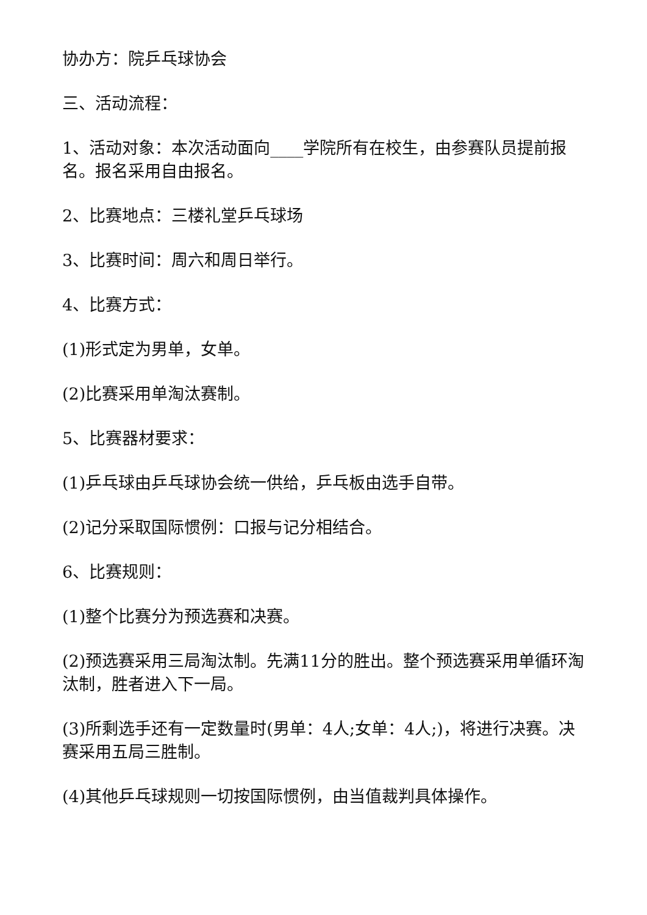协办方：院乒乓球协会
三、活动流程：
1、活动对象：本次活动面向____学院所有在校生，由参赛队员提前报名。报名采用自由报名。
2、比赛地点：三楼礼堂乒乓球场
3、比赛时间：周六和周日举行。
4、比赛方式：
(1)形式定为男单，女单。
(2)比赛采用单淘汰赛制。
5、比赛器材要求：
(1)乒乓球由乒乓球协会统一供给，乒乓板由选手自带。
(2)记分采取国际惯例：口报与记分相结合。
6、比赛规则：
(1)整个比赛分为预选赛和决赛。
(2)预选赛采用三局淘汰制。先满11分的胜出。整个预选赛采用单循环淘汰制，胜者进入下一局。
(3)所剩选手还有一定数量时(男单：4人;女单：4人;)，将进行决赛。决赛采用五局三胜制。
(4)其他乒乓球规则一切按国际惯例，由当值裁判具体操作。